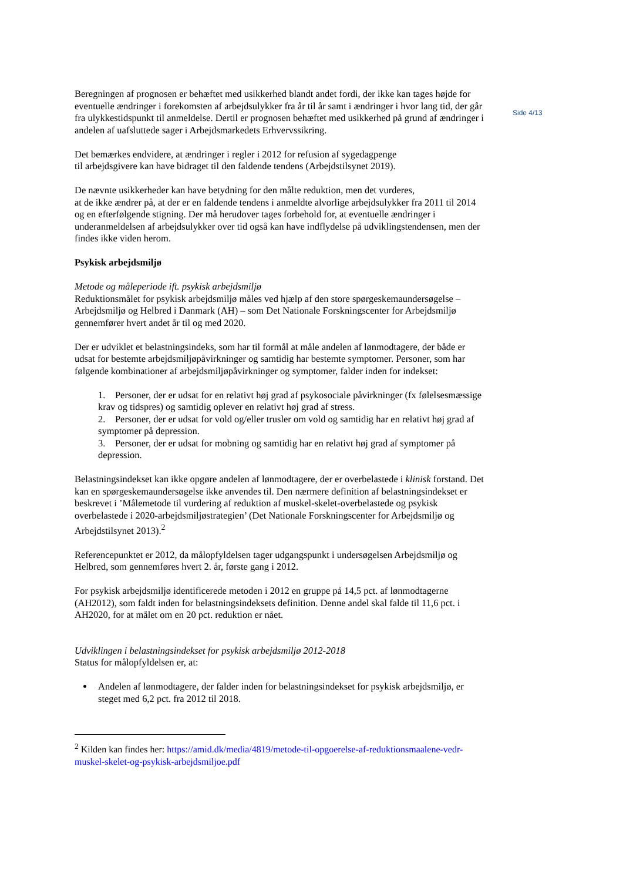Side 4/13
Beregningen af prognosen er behæftet med usikkerhed blandt andet fordi, der ikke kan tages højde for eventuelle ændringer i forekomsten af arbejdsulykker fra år til år samt i ændringer i hvor lang tid, der går fra ulykkestidspunkt til anmeldelse. Dertil er prognosen behæftet med usikkerhed på grund af ændringer i andelen af uafsluttede sager i Arbejdsmarkedets Erhvervssikring.
Det bemærkes endvidere, at ændringer i regler i 2012 for refusion af sygedagpenge
til arbejdsgivere kan have bidraget til den faldende tendens (Arbejdstilsynet 2019).
De nævnte usikkerheder kan have betydning for den målte reduktion, men det vurderes,
at de ikke ændrer på, at der er en faldende tendens i anmeldte alvorlige arbejdsulykker fra 2011 til 2014 og en efterfølgende stigning. Der må herudover tages forbehold for, at eventuelle ændringer i underanmeldelsen af arbejdsulykker over tid også kan have indflydelse på udviklingstendensen, men der findes ikke viden herom.
Psykisk arbejdsmiljø
Metode og måleperiode ift. psykisk arbejdsmiljø
Reduktionsmålet for psykisk arbejdsmiljø måles ved hjælp af den store spørgeskemaundersøgelse – Arbejdsmiljø og Helbred i Danmark (AH) – som Det Nationale Forskningscenter for Arbejdsmiljø gennemfører hvert andet år til og med 2020.
Der er udviklet et belastningsindeks, som har til formål at måle andelen af lønmodtagere, der både er udsat for bestemte arbejdsmiljøpåvirkninger og samtidig har bestemte symptomer. Personer, som har følgende kombinationer af arbejdsmiljøpåvirkninger og symptomer, falder inden for indekset:
1. Personer, der er udsat for en relativt høj grad af psykosociale påvirkninger (fx følelsesmæssige krav og tidspres) og samtidig oplever en relativt høj grad af stress.
2. Personer, der er udsat for vold og/eller trusler om vold og samtidig har en relativt høj grad af symptomer på depression.
3. Personer, der er udsat for mobning og samtidig har en relativt høj grad af symptomer på depression.
Belastningsindekset kan ikke opgøre andelen af lønmodtagere, der er overbelastede i klinisk forstand. Det kan en spørgeskemaundersøgelse ikke anvendes til. Den nærmere definition af belastningsindekset er beskrevet i ’Målemetode til vurdering af reduktion af muskel-skelet-overbelastede og psykisk overbelastede i 2020-arbejdsmiljøstrategien’ (Det Nationale Forskningscenter for Arbejdsmiljø og Arbejdstilsynet 2013).<sup>2</sup>
Referencepunktet er 2012, da målopfyldelsen tager udgangspunkt i undersøgelsen Arbejdsmiljø og Helbred, som gennemføres hvert 2. år, første gang i 2012.
For psykisk arbejdsmiljø identificerede metoden i 2012 en gruppe på 14,5 pct. af lønmodtagerne (AH2012), som faldt inden for belastningsindeksets definition. Denne andel skal falde til 11,6 pct. i AH2020, for at målet om en 20 pct. reduktion er nået.
Udviklingen i belastningsindekset for psykisk arbejdsmiljø 2012-2018
Status for målopfyldelsen er, at:
Andelen af lønmodtagere, der falder inden for belastningsindekset for psykisk arbejdsmiljø, er steget med 6,2 pct. fra 2012 til 2018.
<sup>2</sup> Kilden kan findes her: https://amid.dk/media/4819/metode-til-opgoerelse-af-reduktionsmaalene-vedr-muskel-skelet-og-psykisk-arbejdsmiljoe.pdf